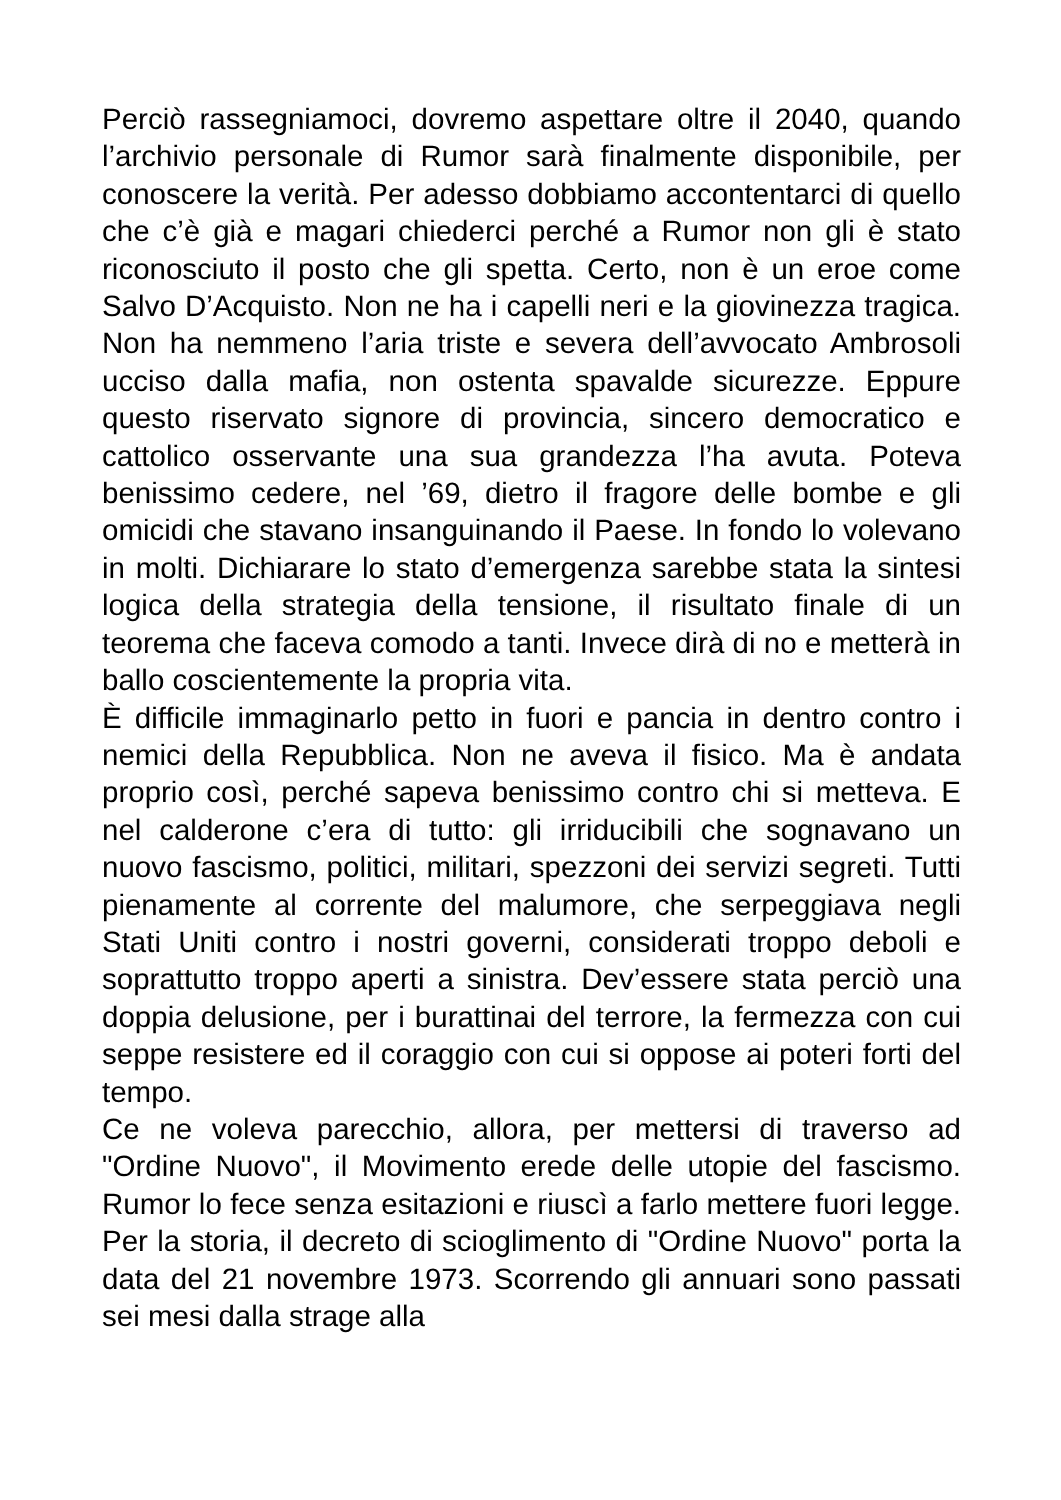Perciò rassegniamoci, dovremo aspettare oltre il 2040, quando l’archivio personale di Rumor sarà finalmente disponibile, per conoscere la verità. Per adesso dobbiamo accontentarci di quello che c’è già e magari chiederci perché a Rumor non gli è stato riconosciuto il posto che gli spetta. Certo, non è un eroe come Salvo D’Acquisto. Non ne ha i capelli neri e la giovinezza tragica. Non ha nemmeno l’aria triste e severa dell’avvocato Ambrosoli ucciso dalla mafia, non ostenta spavalde sicurezze. Eppure questo riservato signore di provincia, sincero democratico e cattolico osservante una sua grandezza l’ha avuta. Poteva benissimo cedere, nel ’69, dietro il fragore delle bombe e gli omicidi che stavano insanguinando il Paese. In fondo lo volevano in molti. Dichiarare lo stato d’emergenza sarebbe stata la sintesi logica della strategia della tensione, il risultato finale di un teorema che faceva comodo a tanti. Invece dirà di no e metterà in ballo coscientemente la propria vita.
È difficile immaginarlo petto in fuori e pancia in dentro contro i nemici della Repubblica. Non ne aveva il fisico. Ma è andata proprio così, perché sapeva benissimo contro chi si metteva. E nel calderone c’era di tutto: gli irriducibili che sognavano un nuovo fascismo, politici, militari, spezzoni dei servizi segreti. Tutti pienamente al corrente del malumore, che serpeggiava negli Stati Uniti contro i nostri governi, considerati troppo deboli e soprattutto troppo aperti a sinistra. Dev’essere stata perciò una doppia delusione, per i burattinai del terrore, la fermezza con cui seppe resistere ed il coraggio con cui si oppose ai poteri forti del tempo.
Ce ne voleva parecchio, allora, per mettersi di traverso ad "Ordine Nuovo", il Movimento erede delle utopie del fascismo. Rumor lo fece senza esitazioni e riuscì a farlo mettere fuori legge. Per la storia, il decreto di scioglimento di "Ordine Nuovo" porta la data del 21 novembre 1973. Scorrendo gli annuari sono passati sei mesi dalla strage alla